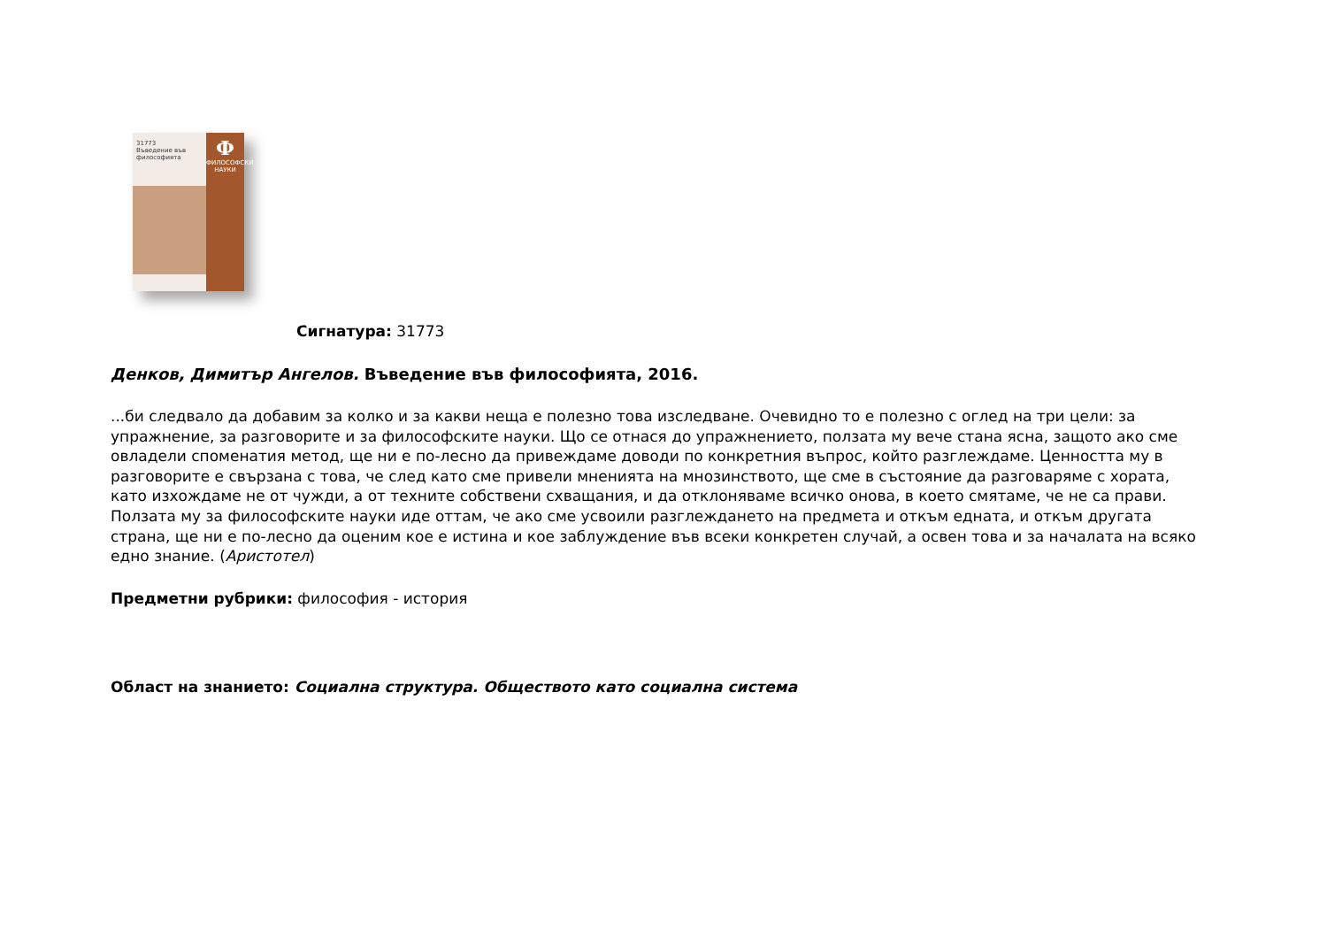31773
Въведение във философията
Ф
ФИЛОСОФСКИ НАУКИ
Сигнатура: 31773
Денков, Димитър Ангелов. Въведение във философията, 2016.
...би следвало да добавим за колко и за какви неща е полезно това изследване. Очевидно то е полезно с оглед на три цели: за упражнение, за разговорите и за философските науки. Що се отнася до упражнението, ползата му вече стана ясна, защото ако сме овладели споменатия метод, ще ни е по-лесно да привеждаме доводи по конкретния въпрос, който разглеждаме. Ценността му в разговорите е свързана с това, че след като сме привели мненията на мнозинството, ще сме в състояние да разговаряме с хората, като изхождаме не от чужди, а от техните собствени схващания, и да отклоняваме всичко онова, в което смятаме, че не са прави. Ползата му за философските науки иде оттам, че ако сме усвоили разглеждането на предмета и откъм едната, и откъм другата страна, ще ни е по-лесно да оценим кое е истина и кое заблуждение във всеки конкретен случай, а освен това и за началата на всяко едно знание. (Аристотел)
Предметни рубрики: философия - история
Област на знанието: Социална структура. Обществото като социална система